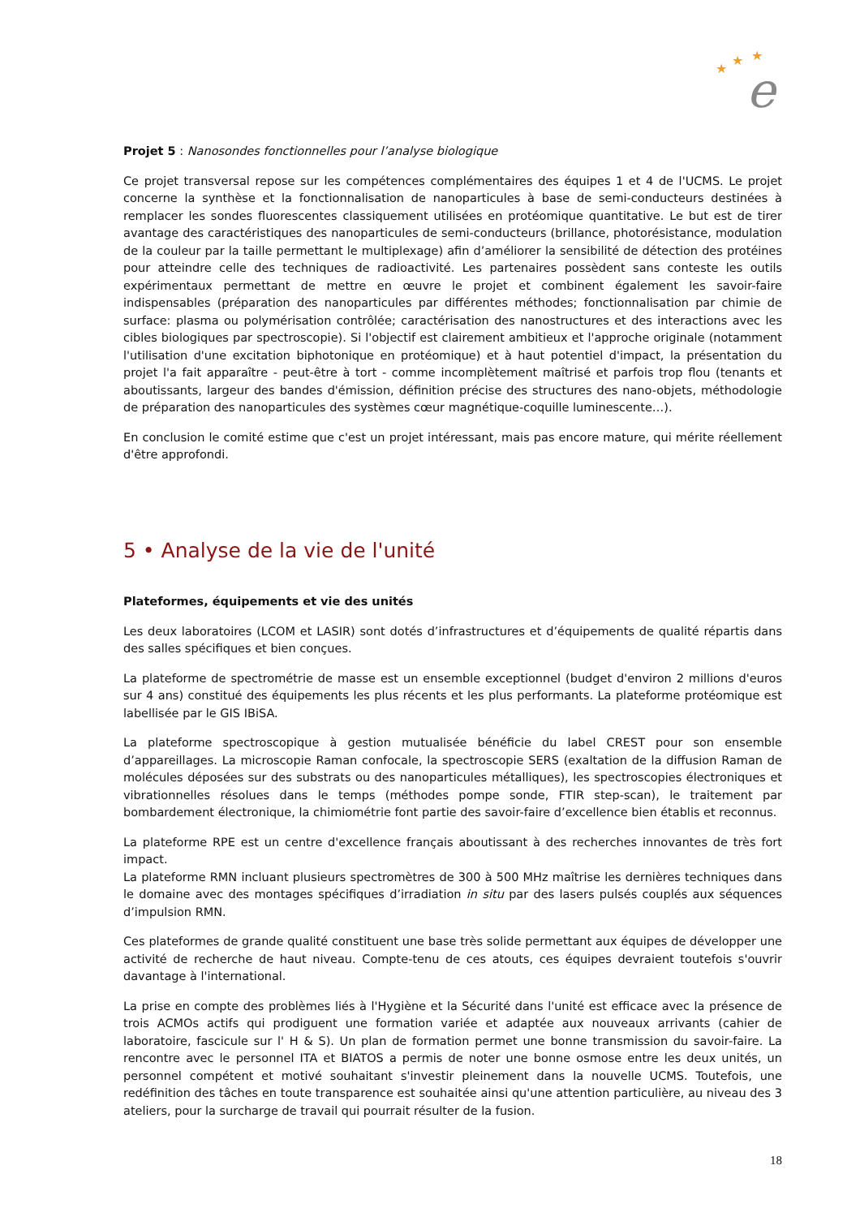e
★
★
★
Projet 5 : Nanosondes fonctionnelles pour l’analyse biologique
Ce projet transversal repose sur les compétences complémentaires des équipes 1 et 4 de l'UCMS. Le projet concerne la synthèse et la fonctionnalisation de nanoparticules à base de semi-conducteurs destinées à remplacer les sondes fluorescentes classiquement utilisées en protéomique quantitative. Le but est de tirer avantage des caractéristiques des nanoparticules de semi-conducteurs (brillance, photorésistance, modulation de la couleur par la taille permettant le multiplexage) afin d’améliorer la sensibilité de détection des protéines pour atteindre celle des techniques de radioactivité. Les partenaires possèdent sans conteste les outils expérimentaux permettant de mettre en œuvre le projet et combinent également les savoir-faire indispensables (préparation des nanoparticules par différentes méthodes; fonctionnalisation par chimie de surface: plasma ou polymérisation contrôlée; caractérisation des nanostructures et des interactions avec les cibles biologiques par spectroscopie). Si l'objectif est clairement ambitieux et l'approche originale (notamment l'utilisation d'une excitation biphotonique en protéomique) et à haut potentiel d'impact, la présentation du projet l'a fait apparaître - peut-être à tort - comme incomplètement maîtrisé et parfois trop flou (tenants et aboutissants, largeur des bandes d'émission, définition précise des structures des nano-objets, méthodologie de préparation des nanoparticules des systèmes cœur magnétique-coquille luminescente…).
En conclusion le comité estime que c'est un projet intéressant, mais pas encore mature, qui mérite réellement d'être approfondi.
5 • Analyse de la vie de l'unité
Plateformes, équipements et vie des unités
Les deux laboratoires (LCOM et LASIR) sont dotés d’infrastructures et d’équipements de qualité répartis dans des salles spécifiques et bien conçues.
La plateforme de spectrométrie de masse est un ensemble exceptionnel (budget d'environ 2 millions d'euros sur 4 ans) constitué des équipements les plus récents et les plus performants. La plateforme protéomique est labellisée par le GIS IBiSA.
La plateforme spectroscopique à gestion mutualisée bénéficie du label CREST pour son ensemble d’appareillages. La microscopie Raman confocale, la spectroscopie SERS (exaltation de la diffusion Raman de molécules déposées sur des substrats ou des nanoparticules métalliques), les spectroscopies électroniques et vibrationnelles résolues dans le temps (méthodes pompe sonde, FTIR step-scan), le traitement par bombardement électronique, la chimiométrie font partie des savoir-faire d’excellence bien établis et reconnus.
La plateforme RPE est un centre d'excellence français aboutissant à des recherches innovantes de très fort impact.
La plateforme RMN incluant plusieurs spectromètres de 300 à 500 MHz maîtrise les dernières techniques dans le domaine avec des montages spécifiques d’irradiation in situ par des lasers pulsés couplés aux séquences d’impulsion RMN.
Ces plateformes de grande qualité constituent une base très solide permettant aux équipes de développer une activité de recherche de haut niveau. Compte-tenu de ces atouts, ces équipes devraient toutefois s'ouvrir davantage à l'international.
La prise en compte des problèmes liés à l'Hygiène et la Sécurité dans l'unité est efficace avec la présence de trois ACMOs actifs qui prodiguent une formation variée et adaptée aux nouveaux arrivants (cahier de laboratoire, fascicule sur l' H & S). Un plan de formation permet une bonne transmission du savoir-faire. La rencontre avec le personnel ITA et BIATOS a permis de noter une bonne osmose entre les deux unités, un personnel compétent et motivé souhaitant s'investir pleinement dans la nouvelle UCMS. Toutefois, une redéfinition des tâches en toute transparence est souhaitée ainsi qu'une attention particulière, au niveau des 3 ateliers, pour la surcharge de travail qui pourrait résulter de la fusion.
18